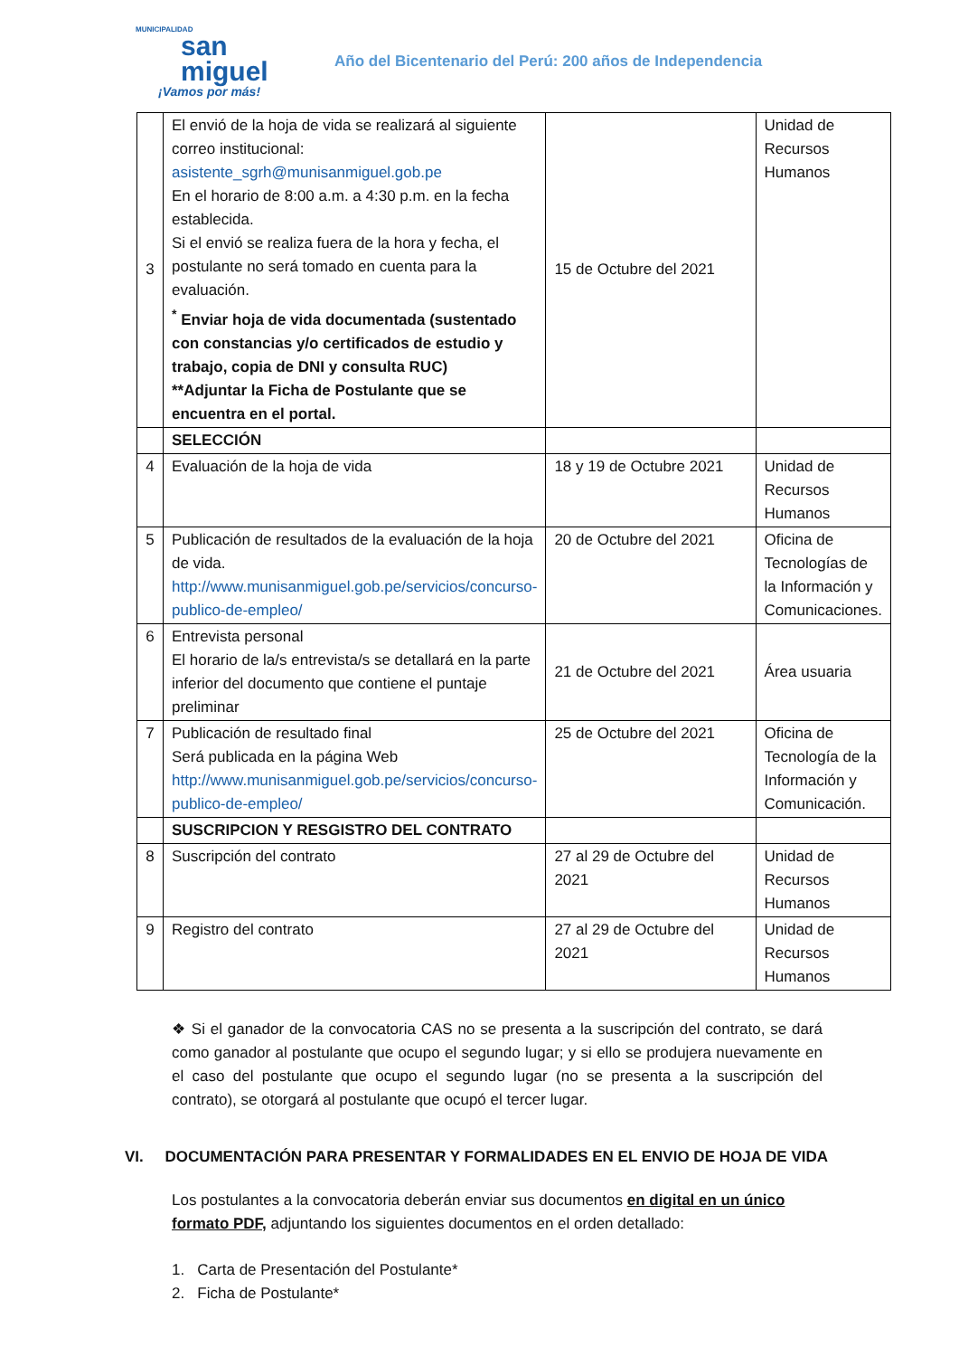MUNICIPALIDAD
san
miguel
¡Vamos por más!
Año del Bicentenario del Perú: 200 años de Independencia
| 3 | El envió de la hoja de vida se realizará al siguiente correo institucional: asistente_sgrh@munisanmiguel.gob.pe En el horario de 8:00 a.m. a 4:30 p.m. en la fecha establecida. Si el envió se realiza fuera de la hora y fecha, el postulante no será tomado en cuenta para la evaluación. <sup>*</sup> Enviar hoja de vida documentada (sustentado con constancias y/o certificados de estudio y trabajo, copia de DNI y consulta RUC) **Adjuntar la Ficha de Postulante que se encuentra en el portal. | 15 de Octubre del 2021 | Unidad de Recursos Humanos |
| | SELECCIÓN | | |
| 4 | Evaluación de la hoja de vida | 18 y 19 de Octubre 2021 | Unidad de Recursos Humanos |
| 5 | Publicación de resultados de la evaluación de la hoja de vida. http://www.munisanmiguel.gob.pe/servicios/concurso-publico-de-empleo/ | 20 de Octubre del 2021 | Oficina de Tecnologías de la Información y Comunicaciones. |
| 6 | Entrevista personal El horario de la/s entrevista/s se detallará en la parte inferior del documento que contiene el puntaje preliminar | 21 de Octubre del 2021 | Área usuaria |
| 7 | Publicación de resultado final Será publicada en la página Web http://www.munisanmiguel.gob.pe/servicios/concurso-publico-de-empleo/ | 25 de Octubre del 2021 | Oficina de Tecnología de la Información y Comunicación. |
| | SUSCRIPCION Y RESGISTRO DEL CONTRATO | | |
| 8 | Suscripción del contrato | 27 al 29 de Octubre del 2021 | Unidad de Recursos Humanos |
| 9 | Registro del contrato | 27 al 29 de Octubre del 2021 | Unidad de Recursos Humanos |
❖ Si el ganador de la convocatoria CAS no se presenta a la suscripción del contrato, se dará como ganador al postulante que ocupo el segundo lugar; y si ello se produjera nuevamente en el caso del postulante que ocupo el segundo lugar (no se presenta a la suscripción del contrato), se otorgará al postulante que ocupó el tercer lugar.
VI. DOCUMENTACIÓN PARA PRESENTAR Y FORMALIDADES EN EL ENVIO DE HOJA DE VIDA
Los postulantes a la convocatoria deberán enviar sus documentos en digital en un único formato PDF, adjuntando los siguientes documentos en el orden detallado:
1. Carta de Presentación del Postulante*
2. Ficha de Postulante*